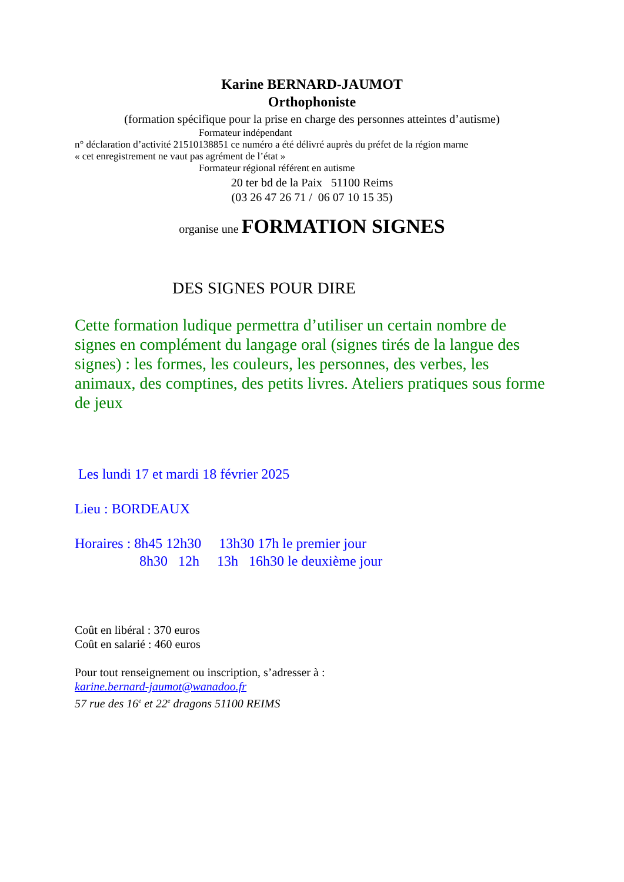Karine BERNARD-JAUMOT
Orthophoniste
(formation spécifique pour la prise en charge des personnes atteintes d’autisme)
Formateur indépendant
n° déclaration d’activité 21510138851 ce numéro a été délivré auprès du préfet de la région marne
« cet enregistrement ne vaut pas agrément de l’état »
Formateur régional référent en autisme
20 ter bd de la Paix 51100 Reims
(03 26 47 26 71 / 06 07 10 15 35)
organise une FORMATION SIGNES
DES SIGNES POUR DIRE
Cette formation ludique permettra d’utiliser un certain nombre de signes en complément du langage oral (signes tirés de la langue des signes) : les formes, les couleurs, les personnes, des verbes, les animaux, des comptines, des petits livres. Ateliers pratiques sous forme de jeux
Les lundi 17 et mardi 18 février 2025
Lieu : BORDEAUX
Horaires : 8h45 12h30 13h30 17h le premier jour
8h30 12h 13h 16h30 le deuxième jour
Coût en libéral : 370 euros
Coût en salarié : 460 euros
Pour tout renseignement ou inscription, s’adresser à :
karine.bernard-jaumot@wanadoo.fr
57 rue des 16<sup>e</sup> et 22<sup>e</sup> dragons 51100 REIMS